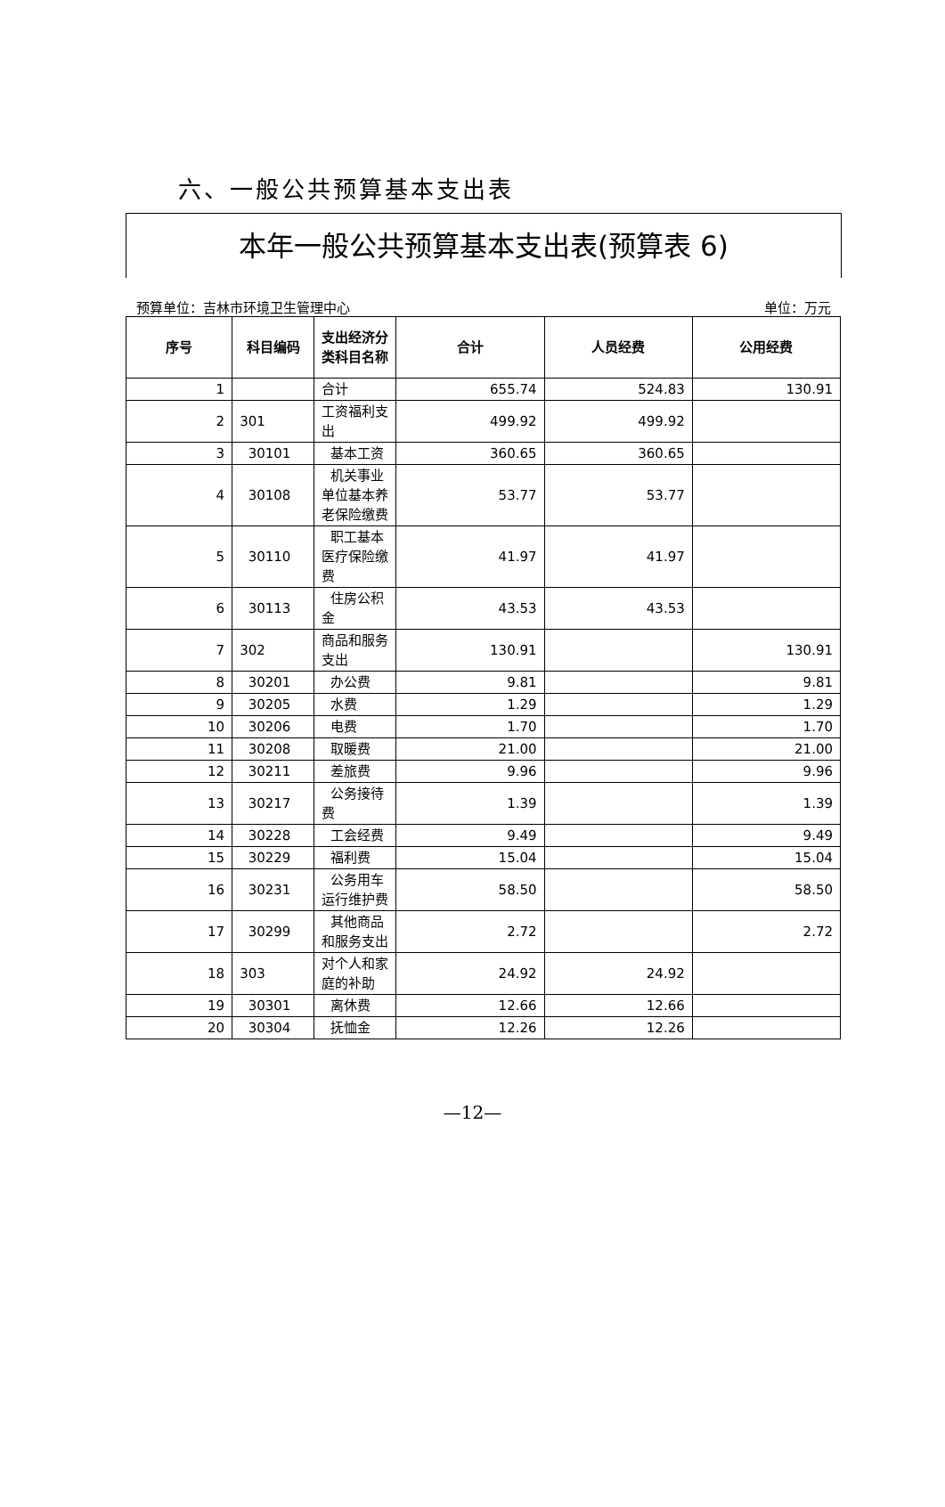六、一般公共预算基本支出表
本年一般公共预算基本支出表(预算表 6)
预算单位：吉林市环境卫生管理中心 单位：万元
| 序号 | 科目编码 | 支出经济分类科目名称 | 合计 | 人员经费 | 公用经费 |
| --- | --- | --- | --- | --- | --- |
| 1 | | 合计 | 655.74 | 524.83 | 130.91 |
| 2 | 301 | 工资福利支出 | 499.92 | 499.92 | |
| 3 | 30101 | 基本工资 | 360.65 | 360.65 | |
| 4 | 30108 | 机关事业单位基本养老保险缴费 | 53.77 | 53.77 | |
| 5 | 30110 | 职工基本医疗保险缴费 | 41.97 | 41.97 | |
| 6 | 30113 | 住房公积金 | 43.53 | 43.53 | |
| 7 | 302 | 商品和服务支出 | 130.91 | | 130.91 |
| 8 | 30201 | 办公费 | 9.81 | | 9.81 |
| 9 | 30205 | 水费 | 1.29 | | 1.29 |
| 10 | 30206 | 电费 | 1.70 | | 1.70 |
| 11 | 30208 | 取暖费 | 21.00 | | 21.00 |
| 12 | 30211 | 差旅费 | 9.96 | | 9.96 |
| 13 | 30217 | 公务接待费 | 1.39 | | 1.39 |
| 14 | 30228 | 工会经费 | 9.49 | | 9.49 |
| 15 | 30229 | 福利费 | 15.04 | | 15.04 |
| 16 | 30231 | 公务用车运行维护费 | 58.50 | | 58.50 |
| 17 | 30299 | 其他商品和服务支出 | 2.72 | | 2.72 |
| 18 | 303 | 对个人和家庭的补助 | 24.92 | 24.92 | |
| 19 | 30301 | 离休费 | 12.66 | 12.66 | |
| 20 | 30304 | 抚恤金 | 12.26 | 12.26 | |
—12—